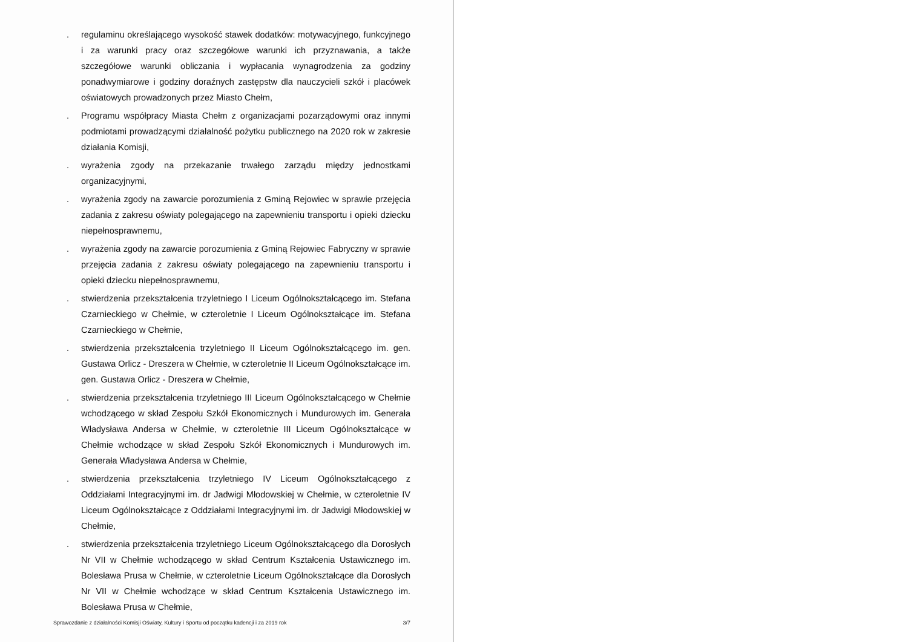. regulaminu określającego wysokość stawek dodatków: motywacyjnego, funkcyjnego i za warunki pracy oraz szczegółowe warunki ich przyznawania, a także szczegółowe warunki obliczania i wypłacania wynagrodzenia za godziny ponadwymiarowe i godziny doraźnych zastępstw dla nauczycieli szkół i placówek oświatowych prowadzonych przez Miasto Chełm,
. Programu współpracy Miasta Chełm z organizacjami pozarządowymi oraz innymi podmiotami prowadzącymi działalność pożytku publicznego na 2020 rok w zakresie działania Komisji,
. wyrażenia zgody na przekazanie trwałego zarządu między jednostkami organizacyjnymi,
. wyrażenia zgody na zawarcie porozumienia z Gminą Rejowiec w sprawie przejęcia zadania z zakresu oświaty polegającego na zapewnieniu transportu i opieki dziecku niepełnosprawnemu,
. wyrażenia zgody na zawarcie porozumienia z Gminą Rejowiec Fabryczny w sprawie przejęcia zadania z zakresu oświaty polegającego na zapewnieniu transportu i opieki dziecku niepełnosprawnemu,
. stwierdzenia przekształcenia trzyletniego I Liceum Ogólnokształcącego im. Stefana Czarnieckiego w Chełmie, w czteroletnie I Liceum Ogólnokształcące im. Stefana Czarnieckiego w Chełmie,
. stwierdzenia przekształcenia trzyletniego II Liceum Ogólnokształcącego im. gen. Gustawa Orlicz - Dreszera w Chełmie, w czteroletnie II Liceum Ogólnokształcące im. gen. Gustawa Orlicz - Dreszera w Chełmie,
. stwierdzenia przekształcenia trzyletniego III Liceum Ogólnokształcącego w Chełmie wchodzącego w skład Zespołu Szkół Ekonomicznych i Mundurowych im. Generała Władysława Andersa w Chełmie, w czteroletnie III Liceum Ogólnokształcące w Chełmie wchodzące w skład Zespołu Szkół Ekonomicznych i Mundurowych im. Generała Władysława Andersa w Chełmie,
. stwierdzenia przekształcenia trzyletniego IV Liceum Ogólnokształcącego z Oddziałami Integracyjnymi im. dr Jadwigi Młodowskiej w Chełmie, w czteroletnie IV Liceum Ogólnokształcące z Oddziałami Integracyjnymi im. dr Jadwigi Młodowskiej w Chełmie,
. stwierdzenia przekształcenia trzyletniego Liceum Ogólnokształcącego dla Dorosłych Nr VII w Chełmie wchodzącego w skład Centrum Kształcenia Ustawicznego im. Bolesława Prusa w Chełmie, w czteroletnie Liceum Ogólnokształcące dla Dorosłych Nr VII w Chełmie wchodzące w skład Centrum Kształcenia Ustawicznego im. Bolesława Prusa w Chełmie,
Sprawozdanie z działalności Komisji Oświaty, Kultury i Sportu od początku kadencji i za 2019 rok 3/7